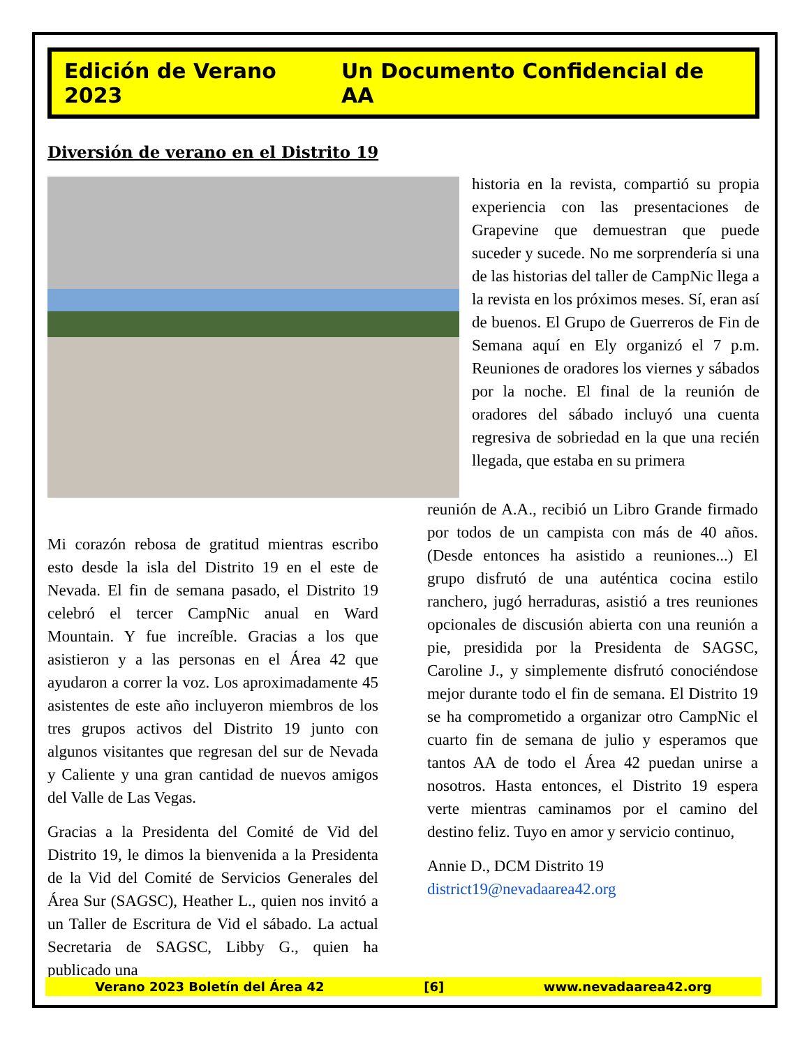Edición de Verano 2023 Un Documento Confidencial de AA
Diversión de verano en el Distrito 19
historia en la revista, compartió su propia experiencia con las presentaciones de Grapevine que demuestran que puede suceder y sucede. No me sorprendería si una de las historias del taller de CampNic llega a la revista en los próximos meses. Sí, eran así de buenos. El Grupo de Guerreros de Fin de Semana aquí en Ely organizó el 7 p.m. Reuniones de oradores los viernes y sábados por la noche. El final de la reunión de oradores del sábado incluyó una cuenta regresiva de sobriedad en la que una recién llegada, que estaba en su primera
Mi corazón rebosa de gratitud mientras escribo esto desde la isla del Distrito 19 en el este de Nevada. El fin de semana pasado, el Distrito 19 celebró el tercer CampNic anual en Ward Mountain. Y fue increíble. Gracias a los que asistieron y a las personas en el Área 42 que ayudaron a correr la voz. Los aproximadamente 45 asistentes de este año incluyeron miembros de los tres grupos activos del Distrito 19 junto con algunos visitantes que regresan del sur de Nevada y Caliente y una gran cantidad de nuevos amigos del Valle de Las Vegas.
Gracias a la Presidenta del Comité de Vid del Distrito 19, le dimos la bienvenida a la Presidenta de la Vid del Comité de Servicios Generales del Área Sur (SAGSC), Heather L., quien nos invitó a un Taller de Escritura de Vid el sábado. La actual Secretaria de SAGSC, Libby G., quien ha publicado una
reunión de A.A., recibió un Libro Grande firmado por todos de un campista con más de 40 años. (Desde entonces ha asistido a reuniones...) El grupo disfrutó de una auténtica cocina estilo ranchero, jugó herraduras, asistió a tres reuniones opcionales de discusión abierta con una reunión a pie, presidida por la Presidenta de SAGSC, Caroline J., y simplemente disfrutó conociéndose mejor durante todo el fin de semana. El Distrito 19 se ha comprometido a organizar otro CampNic el cuarto fin de semana de julio y esperamos que tantos AA de todo el Área 42 puedan unirse a nosotros. Hasta entonces, el Distrito 19 espera verte mientras caminamos por el camino del destino feliz. Tuyo en amor y servicio continuo,
Annie D., DCM Distrito 19
district19@nevadaarea42.org
Verano 2023 Boletín del Área 42 [6] www.nevadaarea42.org